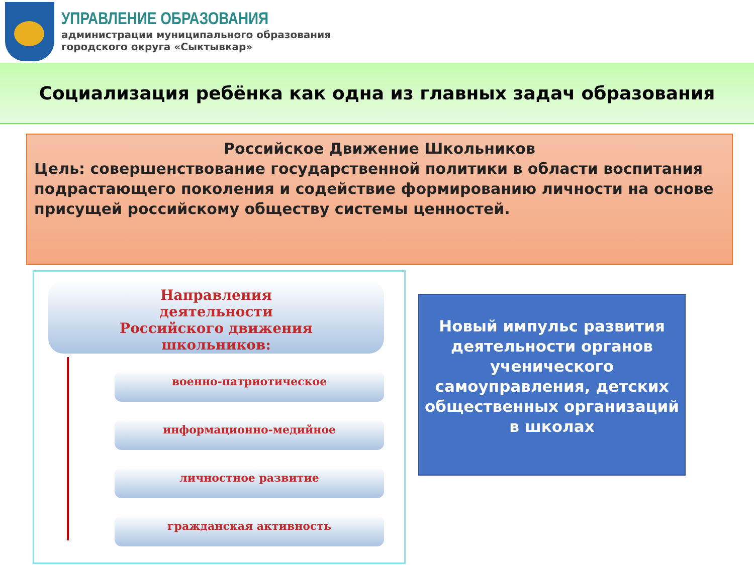УПРАВЛЕНИЕ ОБРАЗОВАНИЯ
администрации муниципального образования
городского округа «Сыктывкар»
Социализация ребёнка как одна из главных задач образования
Российское Движение Школьников
Цель: совершенствование государственной политики в области воспитания подрастающего поколения и содействие формированию личности на основе присущей российскому обществу системы ценностей.
Направления
деятельности
Российского движения
школьников:
военно-патриотическое
информационно-медийное
личностное развитие
гражданская активность
Новый импульс развития деятельности органов ученического самоуправления, детских общественных организаций
в школах